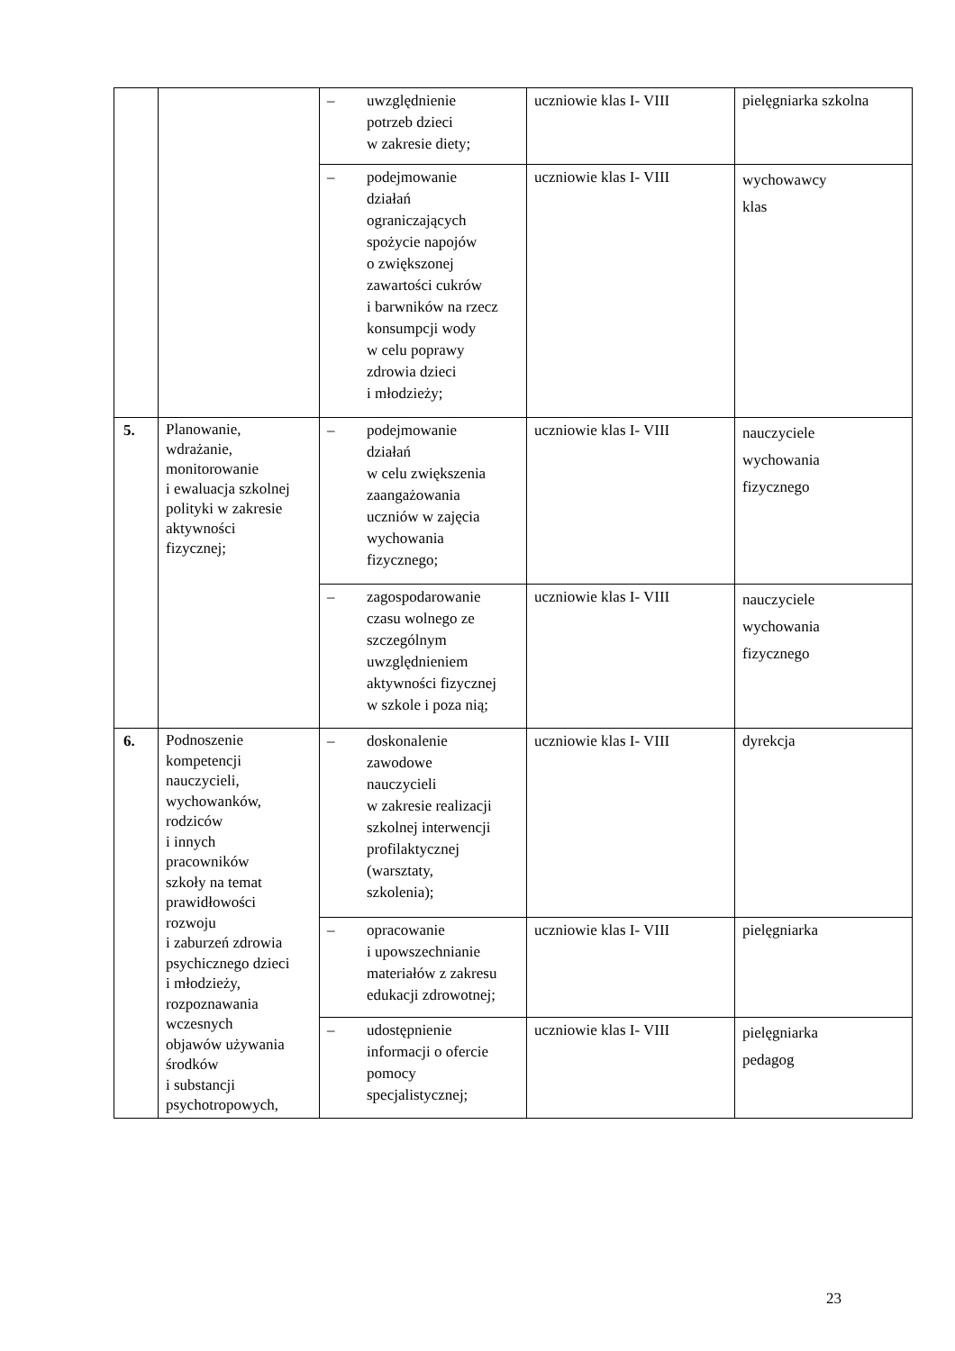| | | – uwzględnienie potrzeb dzieci w zakresie diety; | uczniowie klas I- VIII | pielęgniarka szkolna |
| | | – podejmowanie działań ograniczających spożycie napojów o zwiększonej zawartości cukrów i barwników na rzecz konsumpcji wody w celu poprawy zdrowia dzieci i młodzieży; | uczniowie klas I- VIII | wychowawcy klas |
| 5. | Planowanie, wdrażanie, monitorowanie i ewaluacja szkolnej polityki w zakresie aktywności fizycznej; | – podejmowanie działań w celu zwiększenia zaangażowania uczniów w zajęcia wychowania fizycznego; | uczniowie klas I- VIII | nauczyciele wychowania fizycznego |
| | | – zagospodarowanie czasu wolnego ze szczególnym uwzględnieniem aktywności fizycznej w szkole i poza nią; | uczniowie klas I- VIII | nauczyciele wychowania fizycznego |
| 6. | Podnoszenie kompetencji nauczycieli, wychowanków, rodziców i innych pracowników szkoły na temat prawidłowości rozwoju i zaburzeń zdrowia psychicznego dzieci i młodzieży, rozpoznawania wczesnych objawów używania środków i substancji psychotropowych, | – doskonalenie zawodowe nauczycieli w zakresie realizacji szkolnej interwencji profilaktycznej (warsztaty, szkolenia); | uczniowie klas I- VIII | dyrekcja |
| | | – opracowanie i upowszechnianie materiałów z zakresu edukacji zdrowotnej; | uczniowie klas I- VIII | pielęgniarka |
| | | – udostępnienie informacji o ofercie pomocy specjalistycznej; | uczniowie klas I- VIII | pielęgniarka pedagog |
23